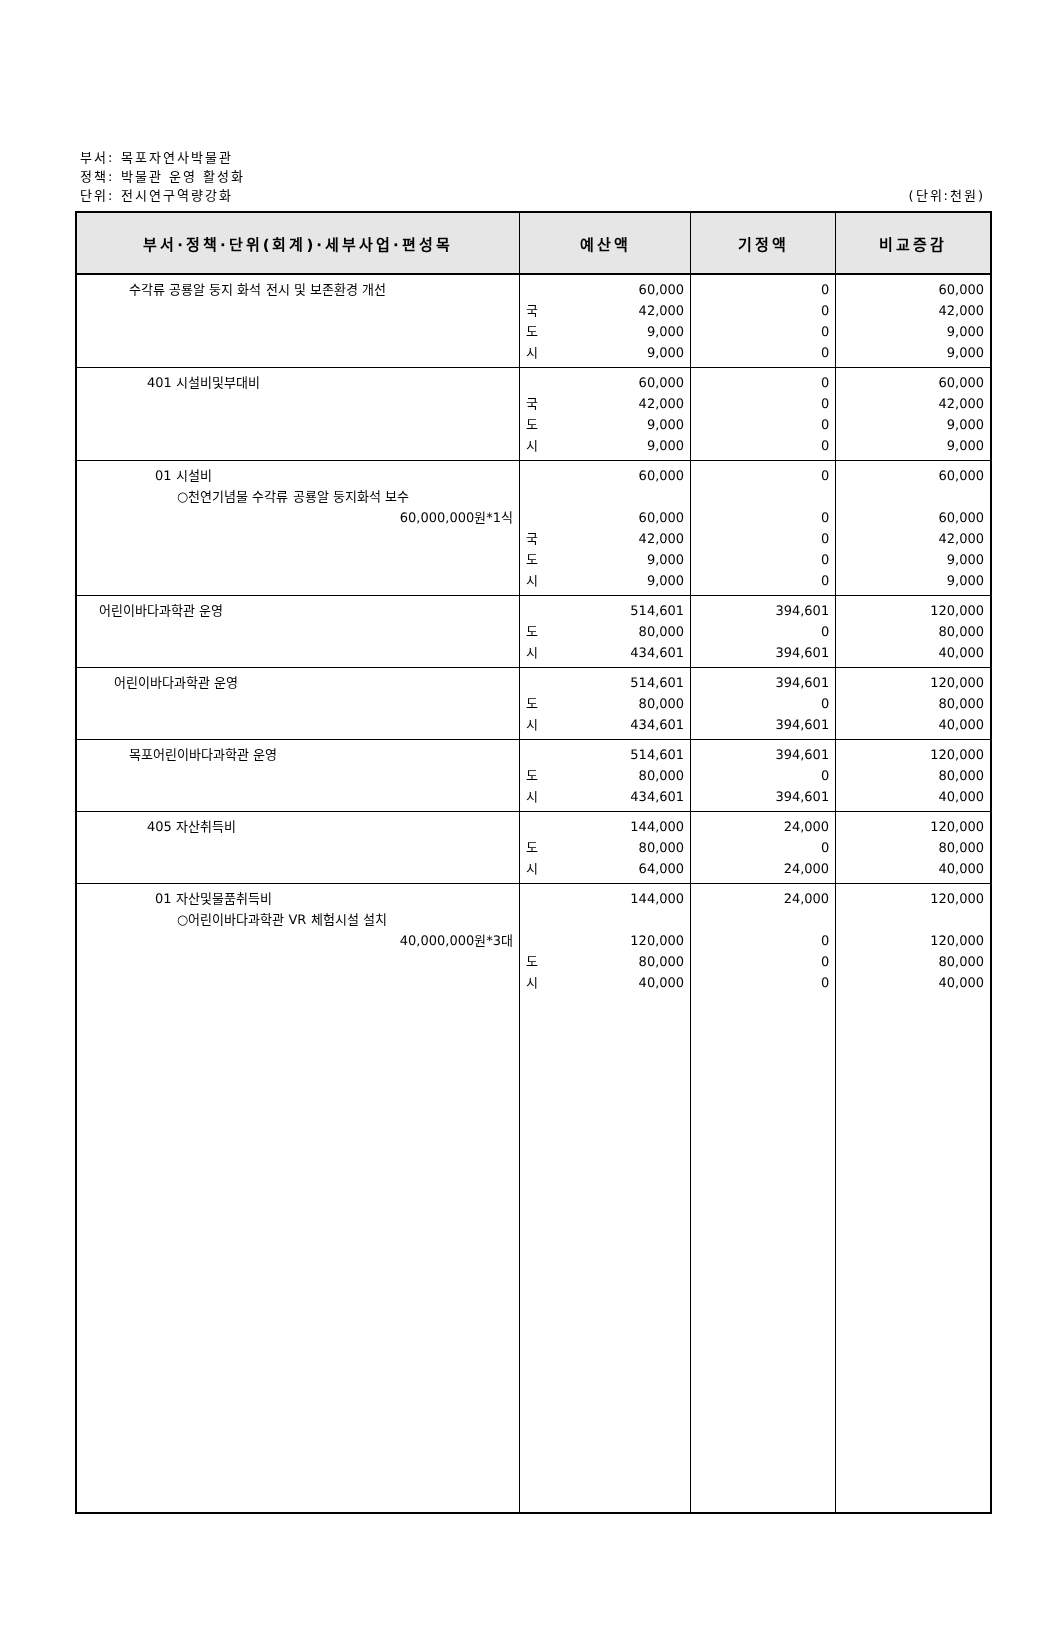부서: 목포자연사박물관
정책: 박물관 운영 활성화
단위: 전시연구역량강화
(단위:천원)
| 부서·정책·단위(회계)·세부사업·편성목 | 예산액 | 기정액 | 비교증감 |
| --- | --- | --- | --- |
| 수각류 공룡알 둥지 화석 전시 및 보존환경 개선 | 60,000 국 42,000 도 9,000 시 9,000 | 0 0 0 0 | 60,000 42,000 9,000 9,000 |
| 401 시설비및부대비 | 60,000 국 42,000 도 9,000 시 9,000 | 0 0 0 0 | 60,000 42,000 9,000 9,000 |
| 01 시설비 ○천연기념물 수각류 공룡알 둥지화석 보수 60,000,000원*1식 | 60,000 60,000 국 42,000 도 9,000 시 9,000 | 0 0 0 0 0 | 60,000 60,000 42,000 9,000 9,000 |
| 어린이바다과학관 운영 | 514,601 도 80,000 시 434,601 | 394,601 0 394,601 | 120,000 80,000 40,000 |
| 어린이바다과학관 운영 | 514,601 도 80,000 시 434,601 | 394,601 0 394,601 | 120,000 80,000 40,000 |
| 목포어린이바다과학관 운영 | 514,601 도 80,000 시 434,601 | 394,601 0 394,601 | 120,000 80,000 40,000 |
| 405 자산취득비 | 144,000 도 80,000 시 64,000 | 24,000 0 24,000 | 120,000 80,000 40,000 |
| 01 자산및물품취득비 ○어린이바다과학관 VR 체험시설 설치 40,000,000원*3대 | 144,000 120,000 도 80,000 시 40,000 | 24,000 0 0 0 | 120,000 120,000 80,000 40,000 |